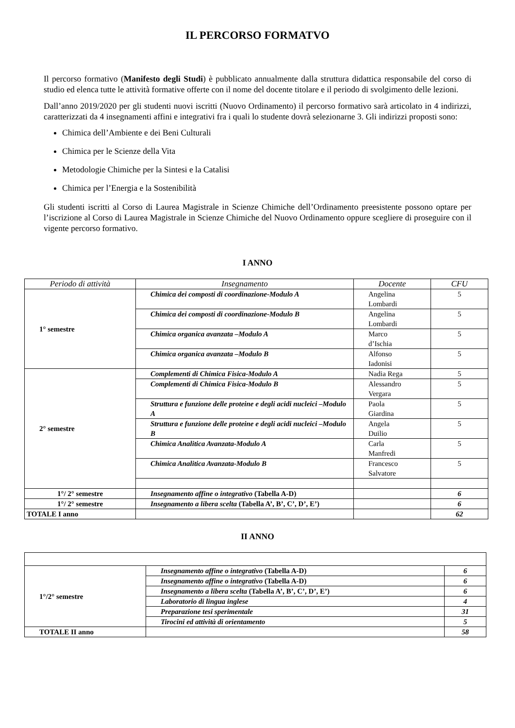IL PERCORSO FORMATVO
Il percorso formativo (Manifesto degli Studi) è pubblicato annualmente dalla struttura didattica responsabile del corso di studio ed elenca tutte le attività formative offerte con il nome del docente titolare e il periodo di svolgimento delle lezioni.
Dall’anno 2019/2020 per gli studenti nuovi iscritti (Nuovo Ordinamento) il percorso formativo sarà articolato in 4 indirizzi, caratterizzati da 4 insegnamenti affini e integrativi fra i quali lo studente dovrà selezionarne 3. Gli indirizzi proposti sono:
Chimica dell’Ambiente e dei Beni Culturali
Chimica per le Scienze della Vita
Metodologie Chimiche per la Sintesi e la Catalisi
Chimica per l’Energia e la Sostenibilità
Gli studenti iscritti al Corso di Laurea Magistrale in Scienze Chimiche dell’Ordinamento preesistente possono optare per l’iscrizione al Corso di Laurea Magistrale in Scienze Chimiche del Nuovo Ordinamento oppure scegliere di proseguire con il vigente percorso formativo.
I ANNO
| Periodo di attività | Insegnamento | Docente | CFU |
| --- | --- | --- | --- |
| 1° semestre | Chimica dei composti di coordinazione-Modulo A | Angelina Lombardi | 5 |
| | Chimica dei composti di coordinazione-Modulo B | Angelina Lombardi | 5 |
| | Chimica organica avanzata –Modulo A | Marco d’Ischia | 5 |
| | Chimica organica avanzata –Modulo B | Alfonso Iadonisi | 5 |
| 2° semestre | Complementi di Chimica Fisica-Modulo A | Nadia Rega | 5 |
| | Complementi di Chimica Fisica-Modulo B | Alessandro Vergara | 5 |
| | Struttura e funzione delle proteine e degli acidi nucleici –Modulo A | Paola Giardina | 5 |
| | Struttura e funzione delle proteine e degli acidi nucleici –Modulo B | Angela Duilio | 5 |
| | Chimica Analitica Avanzata-Modulo A | Carla Manfredi | 5 |
| | Chimica Analitica Avanzata-Modulo B | Francesco Salvatore | 5 |
| 1°/ 2° semestre | Insegnamento affine o integrativo (Tabella A-D) | | 6 |
| 1°/ 2° semestre | Insegnamento a libera scelta (Tabella A’, B’, C’, D’, E’) | | 6 |
| TOTALE I anno | | | 62 |
II ANNO
| 1°/2° semestre | Insegnamento affine o integrativo (Tabella A-D) | 6 |
| | Insegnamento affine o integrativo (Tabella A-D) | 6 |
| | Insegnamento a libera scelta (Tabella A’, B’, C’, D’, E’) | 6 |
| | Laboratorio di lingua inglese | 4 |
| | Preparazione tesi sperimentale | 31 |
| | Tirocini ed attività di orientamento | 5 |
| TOTALE II anno | | 58 |